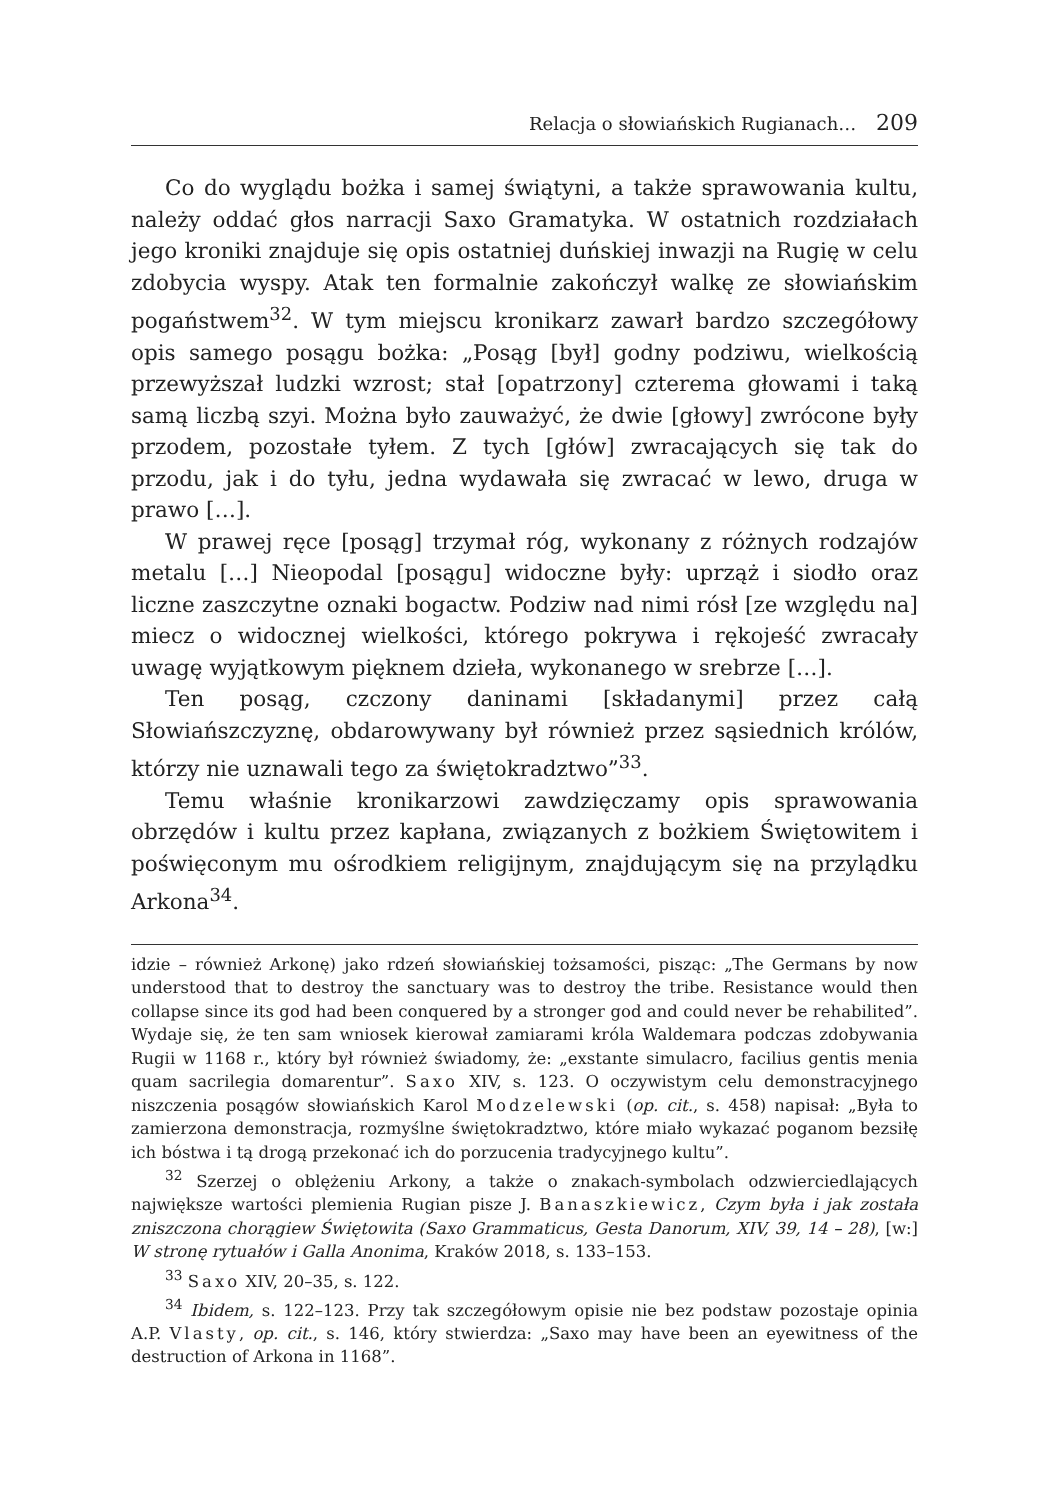Relacja o słowiańskich Rugianach… 209
Co do wyglądu bożka i samej świątyni, a także sprawowania kultu, należy oddać głos narracji Saxo Gramatyka. W ostatnich rozdziałach jego kroniki znajduje się opis ostatniej duńskiej inwazji na Rugię w celu zdobycia wyspy. Atak ten formalnie zakończył walkę ze słowiańskim pogaństwem<sup>32</sup>. W tym miejscu kronikarz zawarł bardzo szczegółowy opis samego posągu bożka: „Posąg [był] godny podziwu, wielkością przewyższał ludzki wzrost; stał [opatrzony] czterema głowami i taką samą liczbą szyi. Można było zauważyć, że dwie [głowy] zwrócone były przodem, pozostałe tyłem. Z tych [głów] zwracających się tak do przodu, jak i do tyłu, jedna wydawała się zwracać w lewo, druga w prawo […].
W prawej ręce [posąg] trzymał róg, wykonany z różnych rodzajów metalu […] Nieopodal [posągu] widoczne były: uprząż i siodło oraz liczne zaszczytne oznaki bogactw. Podziw nad nimi rósł [ze względu na] miecz o widocznej wielkości, którego pokrywa i rękojeść zwracały uwagę wyjątkowym pięknem dzieła, wykonanego w srebrze […].
Ten posąg, czczony daninami [składanymi] przez całą Słowiańszczyznę, obdarowywany był również przez sąsiednich królów, którzy nie uznawali tego za świętokradztwo”<sup>33</sup>.
Temu właśnie kronikarzowi zawdzięczamy opis sprawowania obrzędów i kultu przez kapłana, związanych z bożkiem Świętowitem i poświęconym mu ośrodkiem religijnym, znajdującym się na przylądku Arkona<sup>34</sup>.
idzie – również Arkonę) jako rdzeń słowiańskiej tożsamości, pisząc: „The Germans by now understood that to destroy the sanctuary was to destroy the tribe. Resistance would then collapse since its god had been conquered by a stronger god and could never be rehabilited”. Wydaje się, że ten sam wniosek kierował zamiarami króla Waldemara podczas zdobywania Rugii w 1168 r., który był również świadomy, że: „exstante simulacro, facilius gentis menia quam sacrilegia domarentur”. Saxo XIV, s. 123. O oczywistym celu demonstracyjnego niszczenia posągów słowiańskich Karol Modzelewski (op. cit., s. 458) napisał: „Była to zamierzona demonstracja, rozmyślne świętokradztwo, które miało wykazać poganom bezsiłę ich bóstwa i tą drogą przekonać ich do porzucenia tradycyjnego kultu”.
<sup>32</sup> Szerzej o oblężeniu Arkony, a także o znakach-symbolach odzwierciedlających największe wartości plemienia Rugian pisze J. Banaszkiewicz, Czym była i jak została zniszczona chorągiew Świętowita (Saxo Grammaticus, Gesta Danorum, XIV, 39, 14 – 28), [w:] W stronę rytuałów i Galla Anonima, Kraków 2018, s. 133–153.
<sup>33</sup> Saxo XIV, 20–35, s. 122.
<sup>34</sup> Ibidem, s. 122–123. Przy tak szczegółowym opisie nie bez podstaw pozostaje opinia A.P. Vlasty, op. cit., s. 146, który stwierdza: „Saxo may have been an eyewitness of the destruction of Arkona in 1168”.